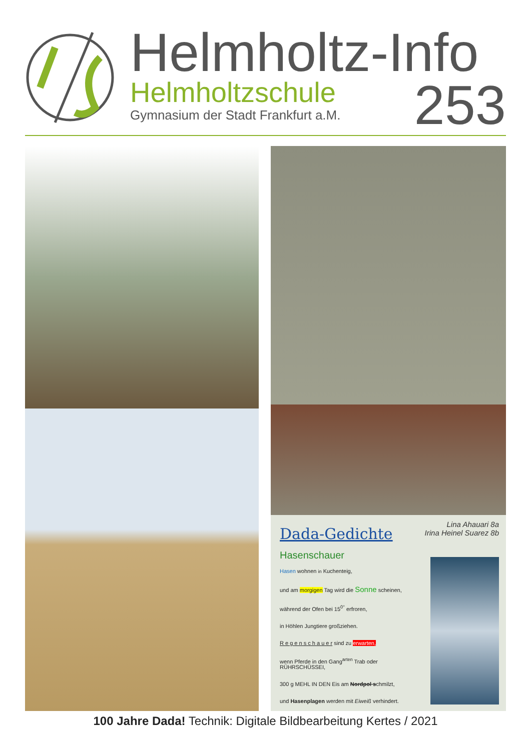Helmholtz-Info
Helmholtzschule
Gymnasium der Stadt Frankfurt a.M.
253
Dada-Gedichte
Hasenschauer
Hasen wohnen in Kuchenteig,
und am morgigen Tag wird die Sonne scheinen,
während der Ofen bei 15<sup>0°</sup> erfroren,
in Höhlen Jungtiere großziehen.
R e g e n s c h a u e r sind zu erwarten,
wenn Pferde in den Gang<sup>arten</sup> Trab oder RÜHRSCHÜSSEI,
300 g MEHL IN DEN Eis am Nordpol schmilzt,
und Hasenplagen werden mit Eiweiß verhindert.
Lina Ahauari 8a
Irina Heinel Suarez 8b
100 Jahre Dada! Technik: Digitale Bildbearbeitung Kertes / 2021